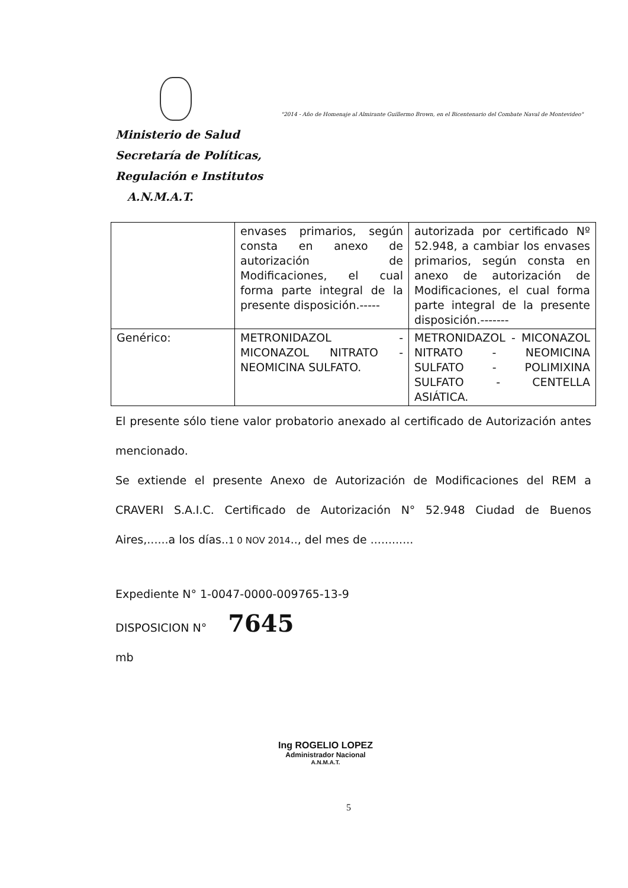"2014 - Año de Homenaje al Almirante Guillermo Brown, en el Bicentenario del Combate Naval de Montevideo"
Ministerio de Salud
Secretaría de Políticas,
Regulación e Institutos
A.N.M.A.T.
| | envases primarios, según consta en anexo de autorización de Modificaciones, el cual forma parte integral de la presente disposición.----- | autorizada por certificado Nº 52.948, a cambiar los envases primarios, según consta en anexo de autorización de Modificaciones, el cual forma parte integral de la presente disposición.------- |
| Genérico: | METRONIDAZOL - MICONAZOL NITRATO - NEOMICINA SULFATO. | METRONIDAZOL - MICONAZOL NITRATO - NEOMICINA SULFATO - POLIMIXINA SULFATO - CENTELLA ASIÁTICA. |
El presente sólo tiene valor probatorio anexado al certificado de Autorización antes mencionado.
Se extiende el presente Anexo de Autorización de Modificaciones del REM a CRAVERI S.A.I.C. Certificado de Autorización N° 52.948 Ciudad de Buenos Aires,......a los días..1 0 NOV 2014.., del mes de ............
Expediente N° 1-0047-0000-009765-13-9
DISPOSICION N° 7645
mb
Ing ROGELIO LOPEZ
Administrador Nacional
A.N.M.A.T.
5